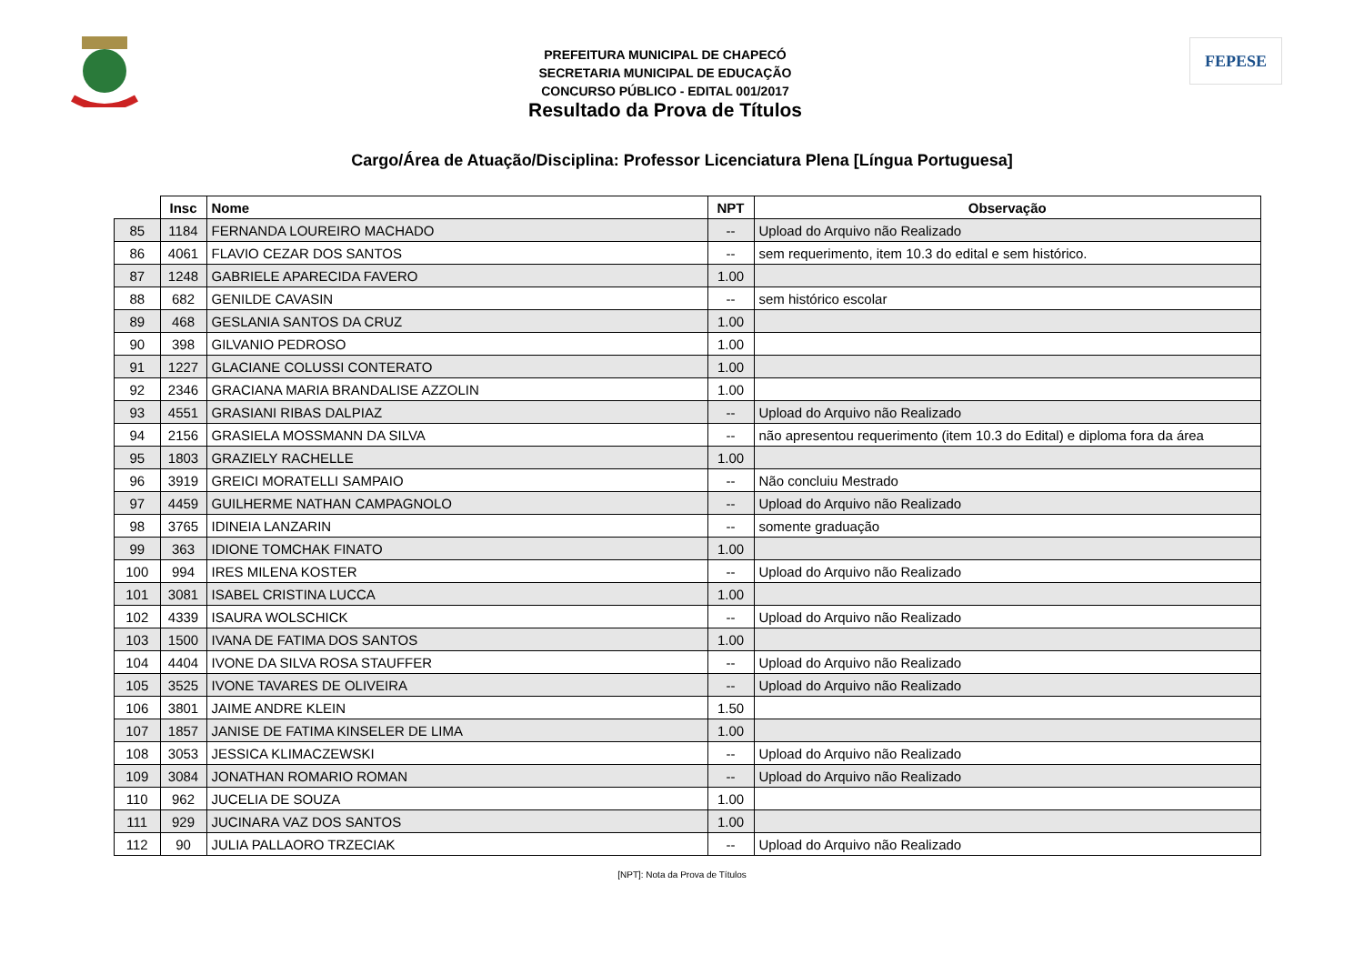PREFEITURA MUNICIPAL DE CHAPECÓ
SECRETARIA MUNICIPAL DE EDUCAÇÃO
CONCURSO PÚBLICO - EDITAL 001/2017
Resultado da Prova de Títulos
FEPESE
Cargo/Área de Atuação/Disciplina: Professor Licenciatura Plena [Língua Portuguesa]
| | Insc | Nome | NPT | Observação |
| --- | --- | --- | --- | --- |
| 85 | 1184 | FERNANDA LOUREIRO MACHADO | -- | Upload do Arquivo não Realizado |
| 86 | 4061 | FLAVIO CEZAR DOS SANTOS | -- | sem requerimento, item 10.3 do edital e sem histórico. |
| 87 | 1248 | GABRIELE APARECIDA FAVERO | 1.00 | |
| 88 | 682 | GENILDE CAVASIN | -- | sem histórico escolar |
| 89 | 468 | GESLANIA SANTOS DA CRUZ | 1.00 | |
| 90 | 398 | GILVANIO PEDROSO | 1.00 | |
| 91 | 1227 | GLACIANE COLUSSI CONTERATO | 1.00 | |
| 92 | 2346 | GRACIANA MARIA BRANDALISE AZZOLIN | 1.00 | |
| 93 | 4551 | GRASIANI RIBAS DALPIAZ | -- | Upload do Arquivo não Realizado |
| 94 | 2156 | GRASIELA MOSSMANN DA SILVA | -- | não apresentou requerimento (item 10.3 do Edital) e diploma fora da área |
| 95 | 1803 | GRAZIELY RACHELLE | 1.00 | |
| 96 | 3919 | GREICI MORATELLI SAMPAIO | -- | Não concluiu Mestrado |
| 97 | 4459 | GUILHERME NATHAN CAMPAGNOLO | -- | Upload do Arquivo não Realizado |
| 98 | 3765 | IDINEIA LANZARIN | -- | somente graduação |
| 99 | 363 | IDIONE TOMCHAK FINATO | 1.00 | |
| 100 | 994 | IRES MILENA KOSTER | -- | Upload do Arquivo não Realizado |
| 101 | 3081 | ISABEL CRISTINA LUCCA | 1.00 | |
| 102 | 4339 | ISAURA WOLSCHICK | -- | Upload do Arquivo não Realizado |
| 103 | 1500 | IVANA DE FATIMA DOS SANTOS | 1.00 | |
| 104 | 4404 | IVONE DA SILVA ROSA STAUFFER | -- | Upload do Arquivo não Realizado |
| 105 | 3525 | IVONE TAVARES DE OLIVEIRA | -- | Upload do Arquivo não Realizado |
| 106 | 3801 | JAIME ANDRE KLEIN | 1.50 | |
| 107 | 1857 | JANISE DE FATIMA KINSELER DE LIMA | 1.00 | |
| 108 | 3053 | JESSICA KLIMACZEWSKI | -- | Upload do Arquivo não Realizado |
| 109 | 3084 | JONATHAN ROMARIO ROMAN | -- | Upload do Arquivo não Realizado |
| 110 | 962 | JUCELIA DE SOUZA | 1.00 | |
| 111 | 929 | JUCINARA VAZ DOS SANTOS | 1.00 | |
| 112 | 90 | JULIA PALLAORO TRZECIAK | -- | Upload do Arquivo não Realizado |
[NPT]: Nota da Prova de Títulos